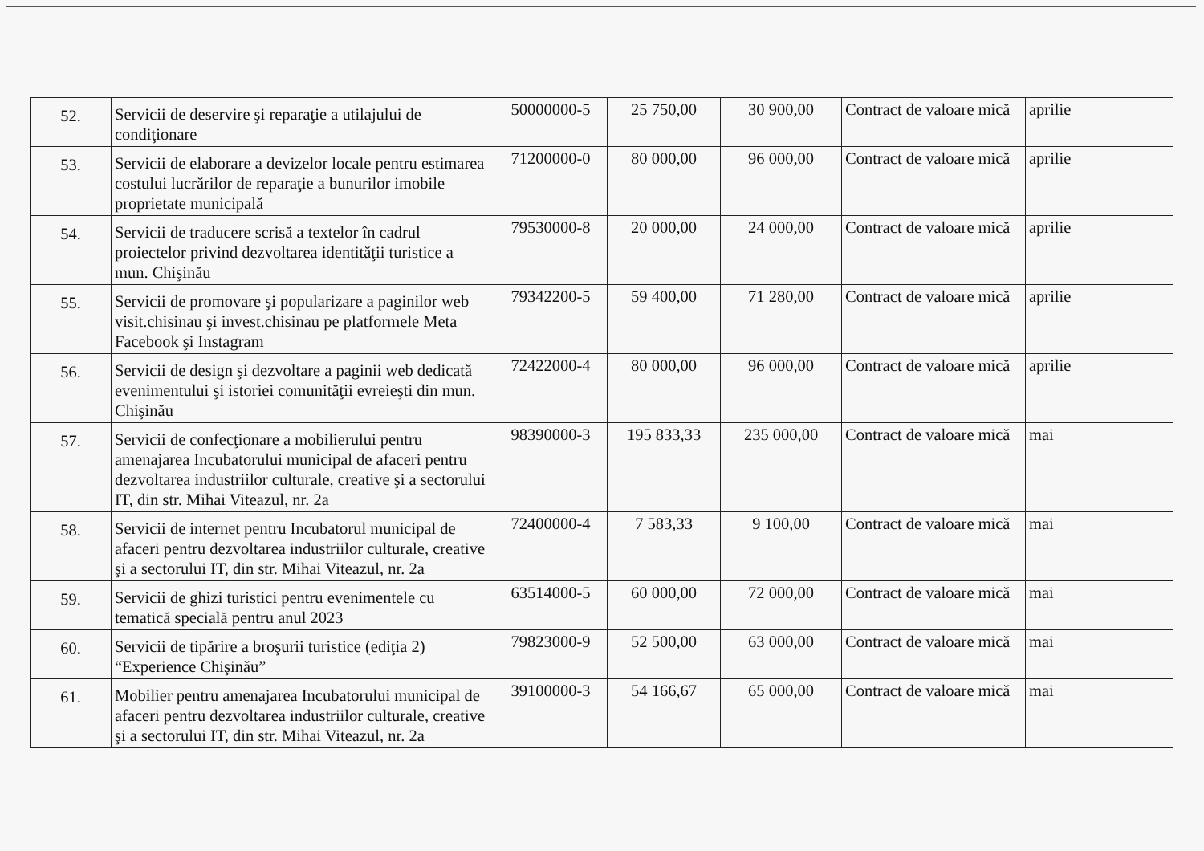| 52. | Servicii de deservire şi reparaţie a utilajului de condiţionare | 50000000-5 | 25 750,00 | 30 900,00 | Contract de valoare mică | aprilie |
| 53. | Servicii de elaborare a devizelor locale pentru estimarea costului lucrărilor de reparaţie a bunurilor imobile proprietate municipală | 71200000-0 | 80 000,00 | 96 000,00 | Contract de valoare mică | aprilie |
| 54. | Servicii de traducere scrisă a textelor în cadrul proiectelor privind dezvoltarea identităţii turistice a mun. Chişinău | 79530000-8 | 20 000,00 | 24 000,00 | Contract de valoare mică | aprilie |
| 55. | Servicii de promovare şi popularizare a paginilor web visit.chisinau şi invest.chisinau pe platformele Meta Facebook şi Instagram | 79342200-5 | 59 400,00 | 71 280,00 | Contract de valoare mică | aprilie |
| 56. | Servicii de design şi dezvoltare a paginii web dedicată evenimentului şi istoriei comunităţii evreieşti din mun. Chişinău | 72422000-4 | 80 000,00 | 96 000,00 | Contract de valoare mică | aprilie |
| 57. | Servicii de confecţionare a mobilierului pentru amenajarea Incubatorului municipal de afaceri pentru dezvoltarea industriilor culturale, creative şi a sectorului IT, din str. Mihai Viteazul, nr. 2a | 98390000-3 | 195 833,33 | 235 000,00 | Contract de valoare mică | mai |
| 58. | Servicii de internet pentru Incubatorul municipal de afaceri pentru dezvoltarea industriilor culturale, creative şi a sectorului IT, din str. Mihai Viteazul, nr. 2a | 72400000-4 | 7 583,33 | 9 100,00 | Contract de valoare mică | mai |
| 59. | Servicii de ghizi turistici pentru evenimentele cu tematică specială pentru anul 2023 | 63514000-5 | 60 000,00 | 72 000,00 | Contract de valoare mică | mai |
| 60. | Servicii de tipărire a broşurii turistice (ediţia 2) “Experience Chişinău” | 79823000-9 | 52 500,00 | 63 000,00 | Contract de valoare mică | mai |
| 61. | Mobilier pentru amenajarea Incubatorului municipal de afaceri pentru dezvoltarea industriilor culturale, creative şi a sectorului IT, din str. Mihai Viteazul, nr. 2a | 39100000-3 | 54 166,67 | 65 000,00 | Contract de valoare mică | mai |